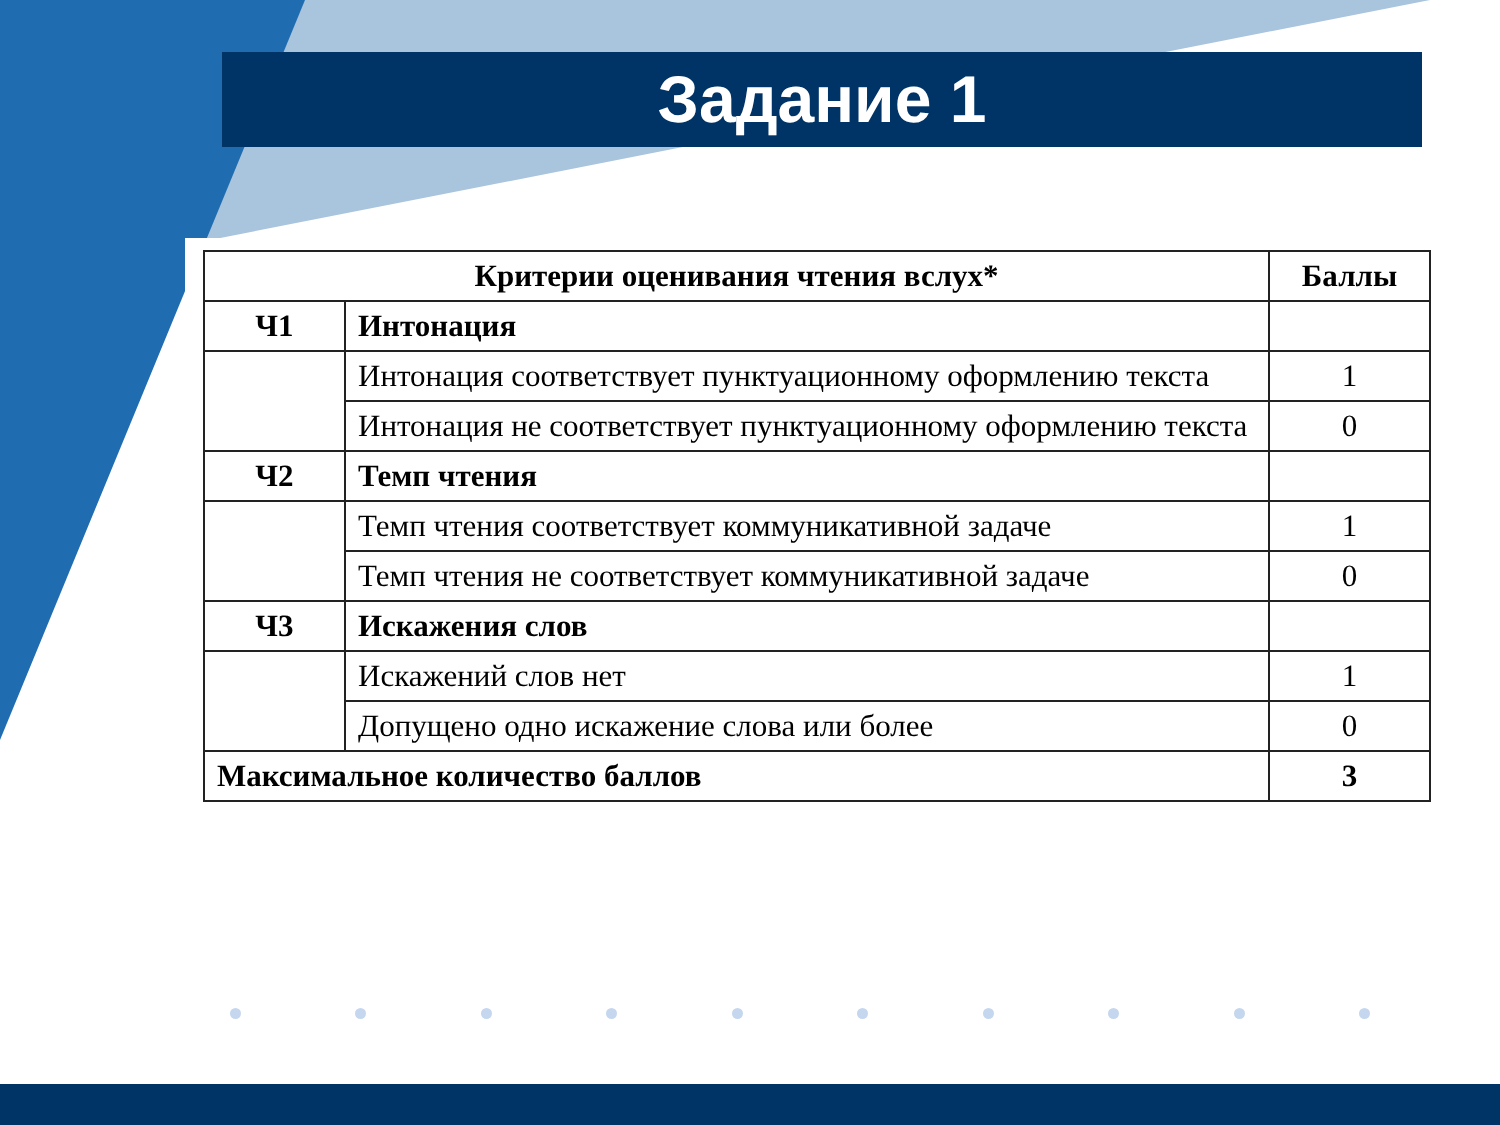Задание 1
| Критерии оценивания чтения вслух* | | Баллы |
| --- | --- | --- |
| Ч1 | Интонация | |
| | Интонация соответствует пунктуационному оформлению текста | 1 |
| | Интонация не соответствует пунктуационному оформлению текста | 0 |
| Ч2 | Темп чтения | |
| | Темп чтения соответствует коммуникативной задаче | 1 |
| | Темп чтения не соответствует коммуникативной задаче | 0 |
| Ч3 | Искажения слов | |
| | Искажений слов нет | 1 |
| | Допущено одно искажение слова или более | 0 |
| Максимальное количество баллов | | 3 |